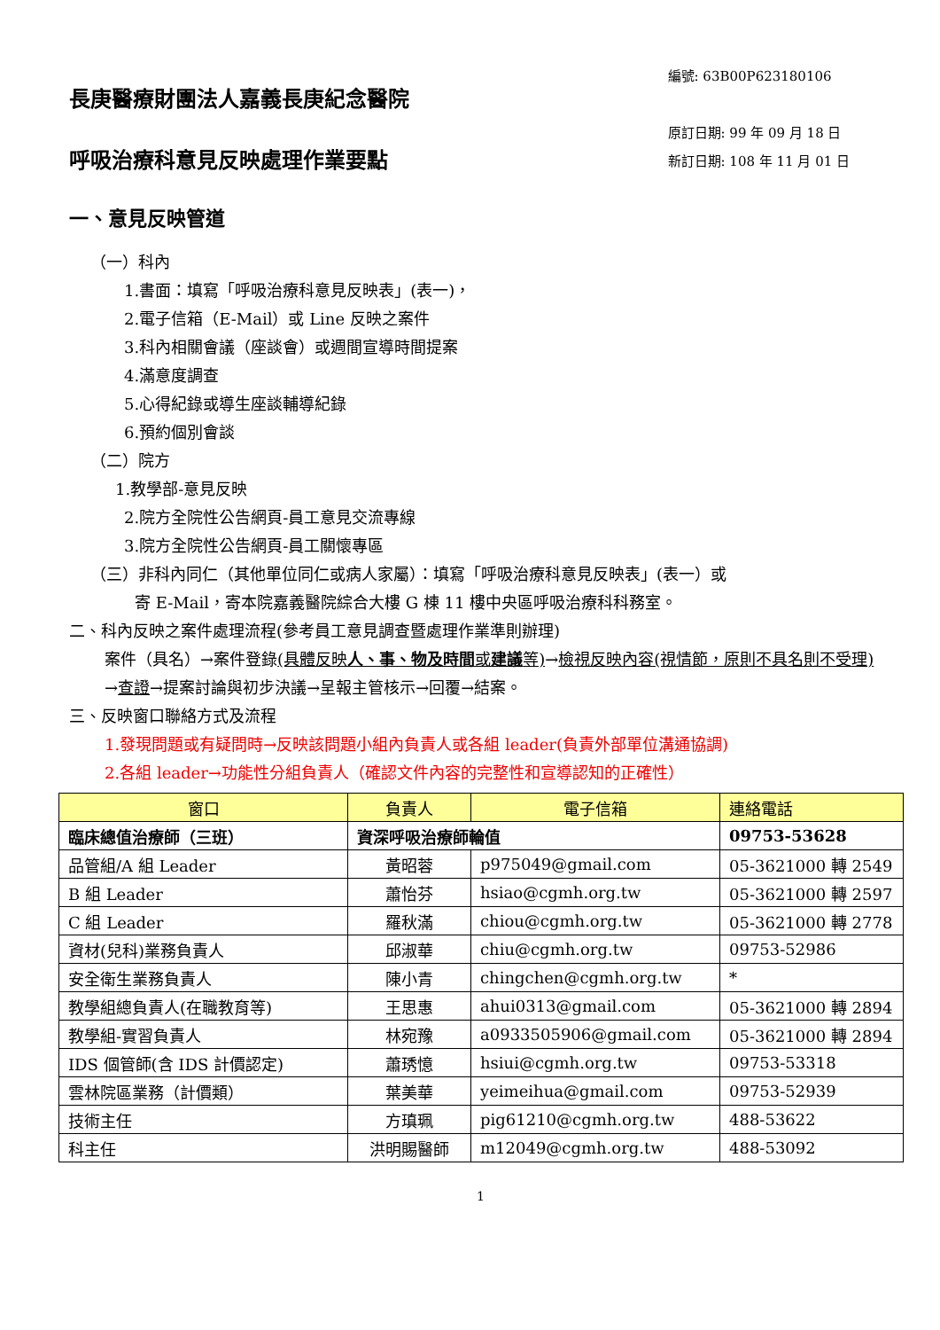長庚醫療財團法人嘉義長庚紀念醫院
呼吸治療科意見反映處理作業要點
編號: 63B00P623180106
原訂日期: 99 年 09 月 18 日
新訂日期: 108 年 11 月 01 日
一、意見反映管道
（一）科內
1.書面：填寫「呼吸治療科意見反映表」(表一)，
2.電子信箱（E-Mail）或 Line 反映之案件
3.科內相關會議（座談會）或週間宣導時間提案
4.滿意度調查
5.心得紀錄或導生座談輔導紀錄
6.預約個別會談
（二）院方
1.教學部-意見反映
2.院方全院性公告網頁-員工意見交流專線
3.院方全院性公告網頁-員工關懷專區
（三）非科內同仁（其他單位同仁或病人家屬）：填寫「呼吸治療科意見反映表」(表一）或
寄 E-Mail，寄本院嘉義醫院綜合大樓 G 棟 11 樓中央區呼吸治療科科務室。
二、科內反映之案件處理流程(參考員工意見調查暨處理作業準則辦理)
案件（具名）→案件登錄(具體反映人、事、物及時間或建議等)→檢視反映內容(視情節，原則不具名則不受理)
→查證→提案討論與初步決議→呈報主管核示→回覆→結案。
三、反映窗口聯絡方式及流程
1.發現問題或有疑問時→反映該問題小組內負責人或各組 leader(負責外部單位溝通協調)
2.各組 leader→功能性分組負責人（確認文件內容的完整性和宣導認知的正確性）
| 窗口 | 負責人 | 電子信箱 | 連絡電話 |
| --- | --- | --- | --- |
| 臨床總值治療師（三班） | 資深呼吸治療師輪值 | | 09753-53628 |
| 品管組/A 組 Leader | 黃昭蓉 | p975049@gmail.com | 05-3621000 轉 2549 |
| B 組 Leader | 蕭怡芬 | hsiao@cgmh.org.tw | 05-3621000 轉 2597 |
| C 組 Leader | 羅秋滿 | chiou@cgmh.org.tw | 05-3621000 轉 2778 |
| 資材(兒科)業務負責人 | 邱淑華 | chiu@cgmh.org.tw | 09753-52986 |
| 安全衛生業務負責人 | 陳小青 | chingchen@cgmh.org.tw | * |
| 教學組總負責人(在職教育等) | 王思惠 | ahui0313@gmail.com | 05-3621000 轉 2894 |
| 教學組-實習負責人 | 林宛豫 | a0933505906@gmail.com | 05-3621000 轉 2894 |
| IDS 個管師(含 IDS 計價認定) | 蕭琇憶 | hsiui@cgmh.org.tw | 09753-53318 |
| 雲林院區業務（計價類） | 葉美華 | yeimeihua@gmail.com | 09753-52939 |
| 技術主任 | 方瑱珮 | pig61210@cgmh.org.tw | 488-53622 |
| 科主任 | 洪明賜醫師 | m12049@cgmh.org.tw | 488-53092 |
1